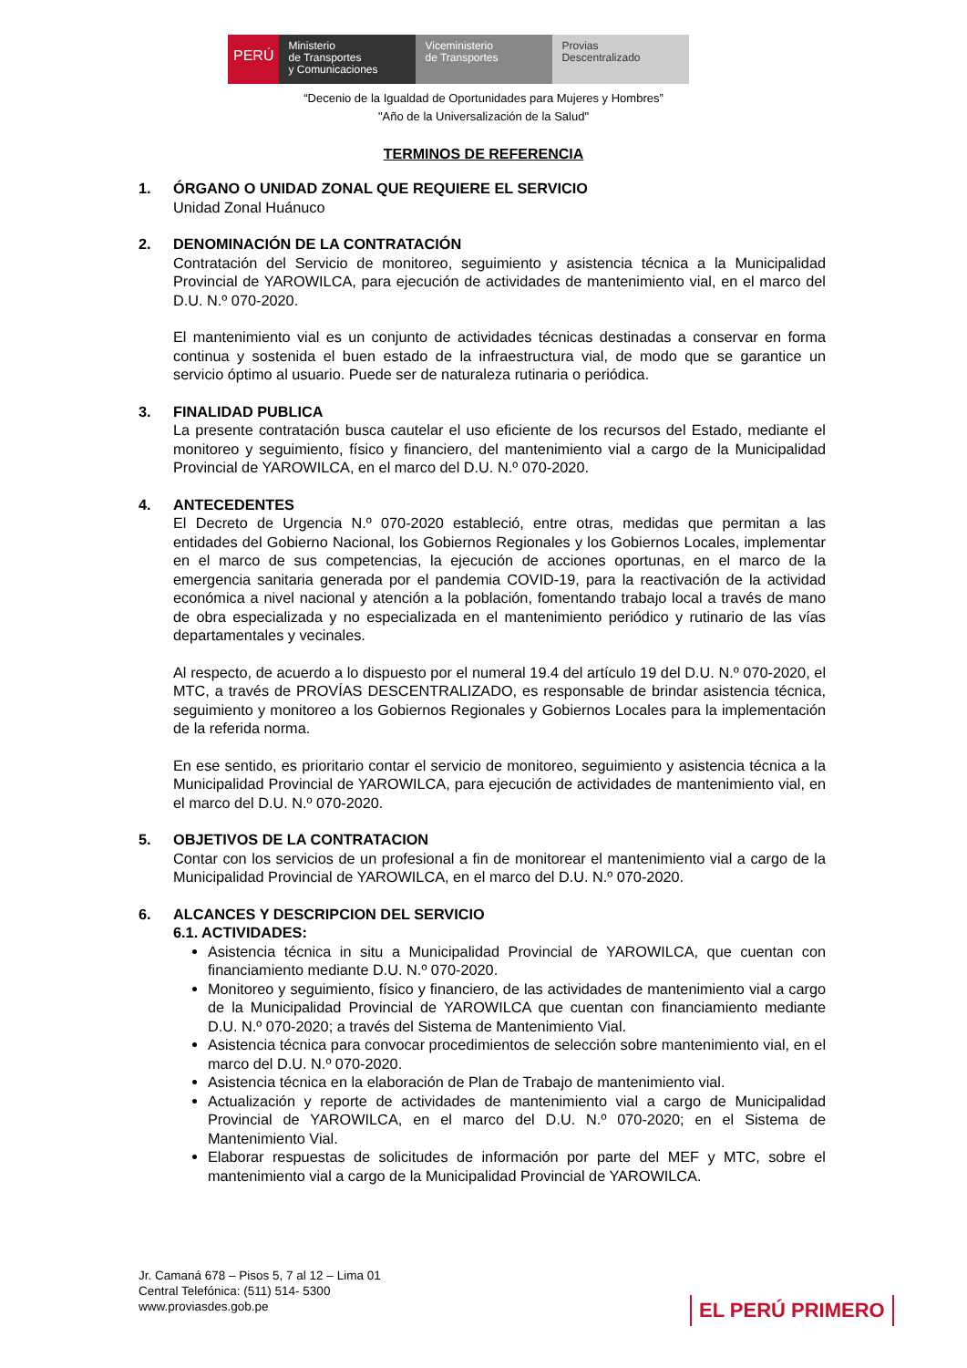PERÚ
Ministerio
de Transportes
y Comunicaciones
Viceministerio
de Transportes
Provias
Descentralizado
“Decenio de la Igualdad de Oportunidades para Mujeres y Hombres”
"Año de la Universalización de la Salud"
TERMINOS DE REFERENCIA
1. ÓRGANO O UNIDAD ZONAL QUE REQUIERE EL SERVICIO
Unidad Zonal Huánuco
2. DENOMINACIÓN DE LA CONTRATACIÓN
Contratación del Servicio de monitoreo, seguimiento y asistencia técnica a la Municipalidad Provincial de YAROWILCA, para ejecución de actividades de mantenimiento vial, en el marco del D.U. N.º 070-2020.
El mantenimiento vial es un conjunto de actividades técnicas destinadas a conservar en forma continua y sostenida el buen estado de la infraestructura vial, de modo que se garantice un servicio óptimo al usuario. Puede ser de naturaleza rutinaria o periódica.
3. FINALIDAD PUBLICA
La presente contratación busca cautelar el uso eficiente de los recursos del Estado, mediante el monitoreo y seguimiento, físico y financiero, del mantenimiento vial a cargo de la Municipalidad Provincial de YAROWILCA, en el marco del D.U. N.º 070-2020.
4. ANTECEDENTES
El Decreto de Urgencia N.º 070-2020 estableció, entre otras, medidas que permitan a las entidades del Gobierno Nacional, los Gobiernos Regionales y los Gobiernos Locales, implementar en el marco de sus competencias, la ejecución de acciones oportunas, en el marco de la emergencia sanitaria generada por el pandemia COVID-19, para la reactivación de la actividad económica a nivel nacional y atención a la población, fomentando trabajo local a través de mano de obra especializada y no especializada en el mantenimiento periódico y rutinario de las vías departamentales y vecinales.
Al respecto, de acuerdo a lo dispuesto por el numeral 19.4 del artículo 19 del D.U. N.º 070-2020, el MTC, a través de PROVÍAS DESCENTRALIZADO, es responsable de brindar asistencia técnica, seguimiento y monitoreo a los Gobiernos Regionales y Gobiernos Locales para la implementación de la referida norma.
En ese sentido, es prioritario contar el servicio de monitoreo, seguimiento y asistencia técnica a la Municipalidad Provincial de YAROWILCA, para ejecución de actividades de mantenimiento vial, en el marco del D.U. N.º 070-2020.
5. OBJETIVOS DE LA CONTRATACION
Contar con los servicios de un profesional a fin de monitorear el mantenimiento vial a cargo de la Municipalidad Provincial de YAROWILCA, en el marco del D.U. N.º 070-2020.
6. ALCANCES Y DESCRIPCION DEL SERVICIO
6.1. ACTIVIDADES:
Asistencia técnica in situ a Municipalidad Provincial de YAROWILCA, que cuentan con financiamiento mediante D.U. N.º 070-2020.
Monitoreo y seguimiento, físico y financiero, de las actividades de mantenimiento vial a cargo de la Municipalidad Provincial de YAROWILCA que cuentan con financiamiento mediante D.U. N.º 070-2020; a través del Sistema de Mantenimiento Vial.
Asistencia técnica para convocar procedimientos de selección sobre mantenimiento vial, en el marco del D.U. N.º 070-2020.
Asistencia técnica en la elaboración de Plan de Trabajo de mantenimiento vial.
Actualización y reporte de actividades de mantenimiento vial a cargo de Municipalidad Provincial de YAROWILCA, en el marco del D.U. N.º 070-2020; en el Sistema de Mantenimiento Vial.
Elaborar respuestas de solicitudes de información por parte del MEF y MTC, sobre el mantenimiento vial a cargo de la Municipalidad Provincial de YAROWILCA.
Jr. Camaná 678 – Pisos 5, 7 al 12 – Lima 01
Central Telefónica: (511) 514- 5300
www.proviasdes.gob.pe
EL PERÚ PRIMERO